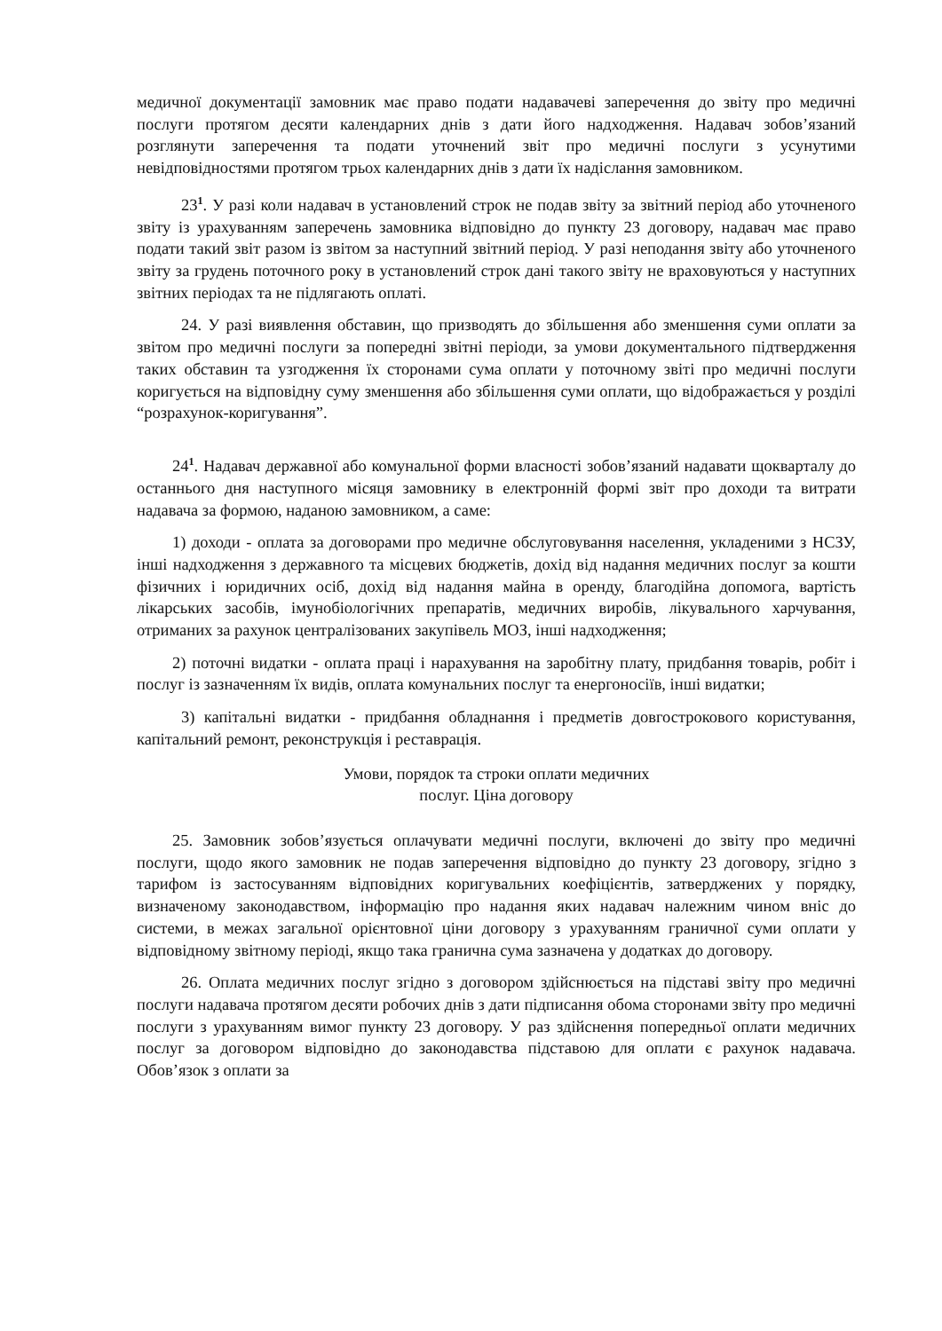медичної документації замовник має право подати надавачеві заперечення до звіту про медичні послуги протягом десяти календарних днів з дати його надходження. Надавач зобов’язаний розглянути заперечення та подати уточнений звіт про медичні послуги з усунутими невідповідностями протягом трьох календарних днів з дати їх надіслання замовником.
23<sup>1</sup>. У разі коли надавач в установлений строк не подав звіту за звітний період або уточненого звіту із урахуванням заперечень замовника відповідно до пункту 23 договору, надавач має право подати такий звіт разом із звітом за наступний звітний період. У разі неподання звіту або уточненого звіту за грудень поточного року в установлений строк дані такого звіту не враховуються у наступних звітних періодах та не підлягають оплаті.
24. У разі виявлення обставин, що призводять до збільшення або зменшення суми оплати за звітом про медичні послуги за попередні звітні періоди, за умови документального підтвердження таких обставин та узгодження їх сторонами сума оплати у поточному звіті про медичні послуги коригується на відповідну суму зменшення або збільшення суми оплати, що відображається у розділі “розрахунок-коригування”.
24<sup>1</sup>. Надавач державної або комунальної форми власності зобов’язаний надавати щокварталу до останнього дня наступного місяця замовнику в електронній формі звіт про доходи та витрати надавача за формою, наданою замовником, а саме:
1) доходи - оплата за договорами про медичне обслуговування населення, укладеними з НСЗУ, інші надходження з державного та місцевих бюджетів, дохід від надання медичних послуг за кошти фізичних і юридичних осіб, дохід від надання майна в оренду, благодійна допомога, вартість лікарських засобів, імунобіологічних препаратів, медичних виробів, лікувального харчування, отриманих за рахунок централізованих закупівель МОЗ, інші надходження;
2) поточні видатки - оплата праці і нарахування на заробітну плату, придбання товарів, робіт і послуг із зазначенням їх видів, оплата комунальних послуг та енергоносіїв, інші видатки;
3) капітальні видатки - придбання обладнання і предметів довгострокового користування, капітальний ремонт, реконструкція і реставрація.
Умови, порядок та строки оплати медичних
послуг. Ціна договору
25. Замовник зобов’язується оплачувати медичні послуги, включені до звіту про медичні послуги, щодо якого замовник не подав заперечення відповідно до пункту 23 договору, згідно з тарифом із застосуванням відповідних коригувальних коефіцієнтів, затверджених у порядку, визначеному законодавством, інформацію про надання яких надавач належним чином вніс до системи, в межах загальної орієнтовної ціни договору з урахуванням граничної суми оплати у відповідному звітному періоді, якщо така гранична сума зазначена у додатках до договору.
26. Оплата медичних послуг згідно з договором здійснюється на підставі звіту про медичні послуги надавача протягом десяти робочих днів з дати підписання обома сторонами звіту про медичні послуги з урахуванням вимог пункту 23 договору. У раз здійснення попередньої оплати медичних послуг за договором відповідно до законодавства підставою для оплати є рахунок надавача. Обов’язок з оплати за